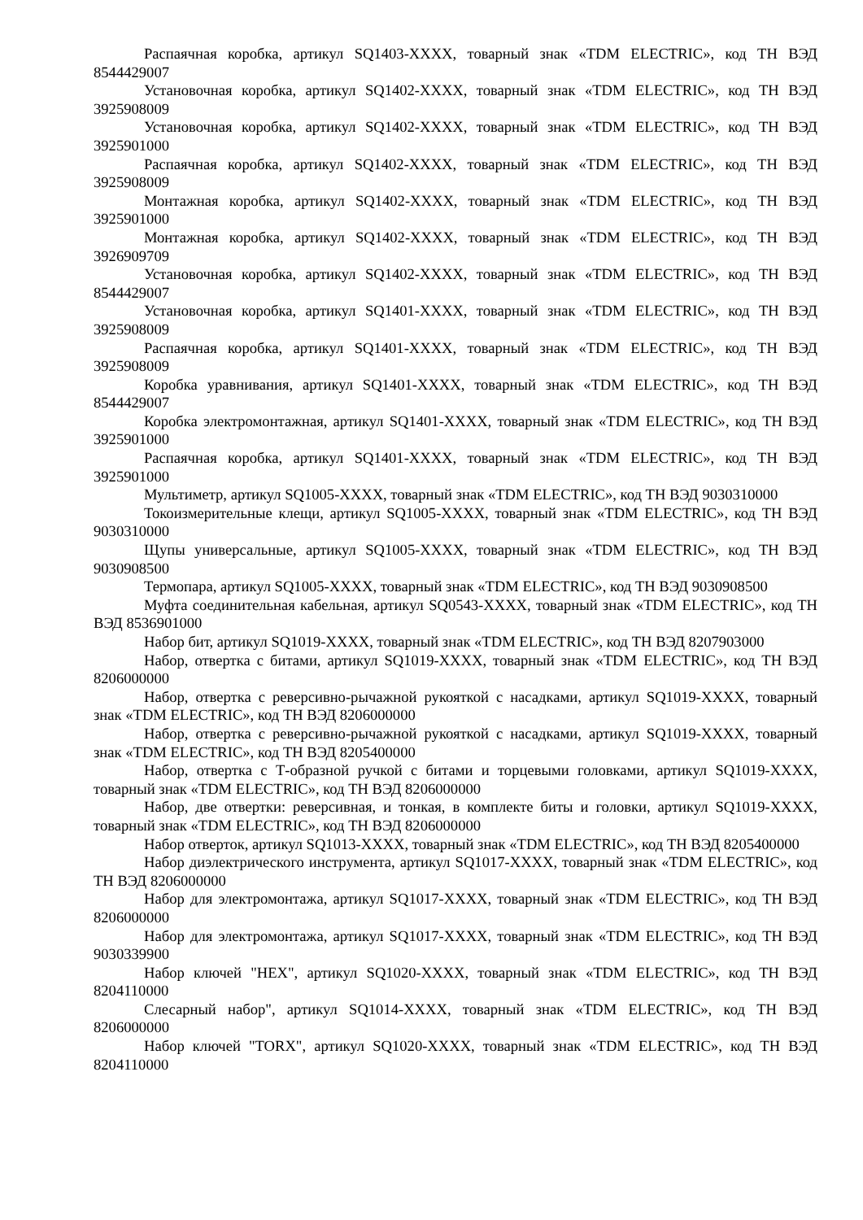Распаячная коробка, артикул SQ1403-XXXX, товарный знак «TDM ELECTRIC», код ТН ВЭД 8544429007
Установочная коробка, артикул SQ1402-XXXX, товарный знак «TDM ELECTRIC», код ТН ВЭД 3925908009
Установочная коробка, артикул SQ1402-XXXX, товарный знак «TDM ELECTRIC», код ТН ВЭД 3925901000
Распаячная коробка, артикул SQ1402-XXXX, товарный знак «TDM ELECTRIC», код ТН ВЭД 3925908009
Монтажная коробка, артикул SQ1402-XXXX, товарный знак «TDM ELECTRIC», код ТН ВЭД 3925901000
Монтажная коробка, артикул SQ1402-XXXX, товарный знак «TDM ELECTRIC», код ТН ВЭД 3926909709
Установочная коробка, артикул SQ1402-XXXX, товарный знак «TDM ELECTRIC», код ТН ВЭД 8544429007
Установочная коробка, артикул SQ1401-XXXX, товарный знак «TDM ELECTRIC», код ТН ВЭД 3925908009
Распаячная коробка, артикул SQ1401-XXXX, товарный знак «TDM ELECTRIC», код ТН ВЭД 3925908009
Коробка уравнивания, артикул SQ1401-XXXX, товарный знак «TDM ELECTRIC», код ТН ВЭД 8544429007
Коробка электромонтажная, артикул SQ1401-XXXX, товарный знак «TDM ELECTRIC», код ТН ВЭД 3925901000
Распаячная коробка, артикул SQ1401-XXXX, товарный знак «TDM ELECTRIC», код ТН ВЭД 3925901000
Мультиметр, артикул SQ1005-XXXX, товарный знак «TDM ELECTRIC», код ТН ВЭД 9030310000
Токоизмерительные клещи, артикул SQ1005-XXXX, товарный знак «TDM ELECTRIC», код ТН ВЭД 9030310000
Щупы универсальные, артикул SQ1005-XXXX, товарный знак «TDM ELECTRIC», код ТН ВЭД 9030908500
Термопара, артикул SQ1005-XXXX, товарный знак «TDM ELECTRIC», код ТН ВЭД 9030908500
Муфта соединительная кабельная, артикул SQ0543-XXXX, товарный знак «TDM ELECTRIC», код ТН ВЭД 8536901000
Набор бит, артикул SQ1019-XXXX, товарный знак «TDM ELECTRIC», код ТН ВЭД 8207903000
Набор, отвертка с битами, артикул SQ1019-XXXX, товарный знак «TDM ELECTRIC», код ТН ВЭД 8206000000
Набор, отвертка с реверсивно-рычажной рукояткой с насадками, артикул SQ1019-XXXX, товарный знак «TDM ELECTRIC», код ТН ВЭД 8206000000
Набор, отвертка с реверсивно-рычажной рукояткой с насадками, артикул SQ1019-XXXX, товарный знак «TDM ELECTRIC», код ТН ВЭД 8205400000
Набор, отвертка с Т-образной ручкой с битами и торцевыми головками, артикул SQ1019-XXXX, товарный знак «TDM ELECTRIC», код ТН ВЭД 8206000000
Набор, две отвертки: реверсивная, и тонкая, в комплекте биты и головки, артикул SQ1019-XXXX, товарный знак «TDM ELECTRIC», код ТН ВЭД 8206000000
Набор отверток, артикул SQ1013-XXXX, товарный знак «TDM ELECTRIC», код ТН ВЭД 8205400000
Набор диэлектрического инструмента, артикул SQ1017-XXXX, товарный знак «TDM ELECTRIC», код ТН ВЭД 8206000000
Набор для электромонтажа, артикул SQ1017-XXXX, товарный знак «TDM ELECTRIC», код ТН ВЭД 8206000000
Набор для электромонтажа, артикул SQ1017-XXXX, товарный знак «TDM ELECTRIC», код ТН ВЭД 9030339900
Набор ключей "HEX", артикул SQ1020-XXXX, товарный знак «TDM ELECTRIC», код ТН ВЭД 8204110000
Слесарный набор", артикул SQ1014-XXXX, товарный знак «TDM ELECTRIC», код ТН ВЭД 8206000000
Набор ключей "TORX", артикул SQ1020-XXXX, товарный знак «TDM ELECTRIC», код ТН ВЭД 8204110000